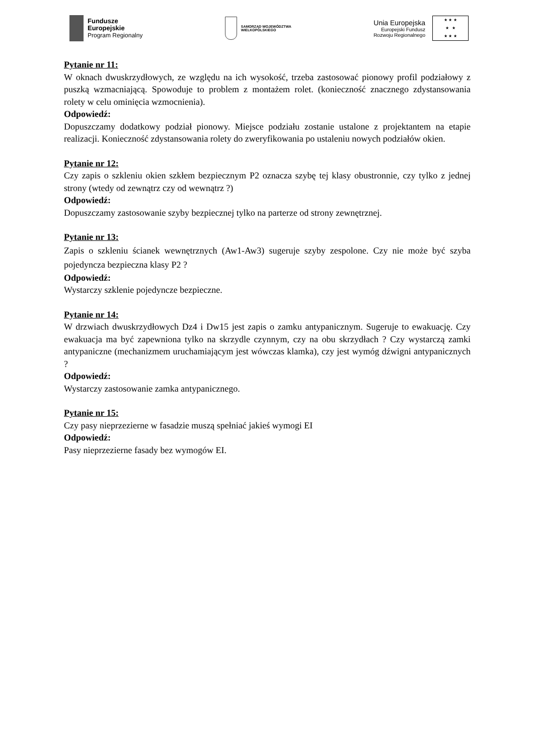Fundusze
Europejskie
Program Regionalny
SAMORZĄD WOJEWÓDZTWA
WIELKOPOLSKIEGO
Unia Europejska
Europejski Fundusz
Rozwoju Regionalnego
★ ★ ★
★ ★
★ ★ ★
Pytanie nr 11:
W oknach dwuskrzydłowych, ze względu na ich wysokość, trzeba zastosować pionowy profil podziałowy z puszką wzmacniającą. Spowoduje to problem z montażem rolet. (konieczność znacznego zdystansowania rolety w celu ominięcia wzmocnienia).
Odpowiedź:
Dopuszczamy dodatkowy podział pionowy. Miejsce podziału zostanie ustalone z projektantem na etapie realizacji. Konieczność zdystansowania rolety do zweryfikowania po ustaleniu nowych podziałów okien.
Pytanie nr 12:
Czy zapis o szkleniu okien szkłem bezpiecznym P2 oznacza szybę tej klasy obustronnie, czy tylko z jednej strony (wtedy od zewnątrz czy od wewnątrz ?)
Odpowiedź:
Dopuszczamy zastosowanie szyby bezpiecznej tylko na parterze od strony zewnętrznej.
Pytanie nr 13:
Zapis o szkleniu ścianek wewnętrznych (Aw1-Aw3) sugeruje szyby zespolone. Czy nie może być szyba pojedyncza bezpieczna klasy P2 ?
Odpowiedź:
Wystarczy szklenie pojedyncze bezpieczne.
Pytanie nr 14:
W drzwiach dwuskrzydłowych Dz4 i Dw15 jest zapis o zamku antypanicznym. Sugeruje to ewakuację. Czy ewakuacja ma być zapewniona tylko na skrzydle czynnym, czy na obu skrzydłach ? Czy wystarczą zamki antypaniczne (mechanizmem uruchamiającym jest wówczas klamka), czy jest wymóg dźwigni antypanicznych ?
Odpowiedź:
Wystarczy zastosowanie zamka antypanicznego.
Pytanie nr 15:
Czy pasy nieprzezierne w fasadzie muszą spełniać jakieś wymogi EI
Odpowiedź:
Pasy nieprzezierne fasady bez wymogów EI.